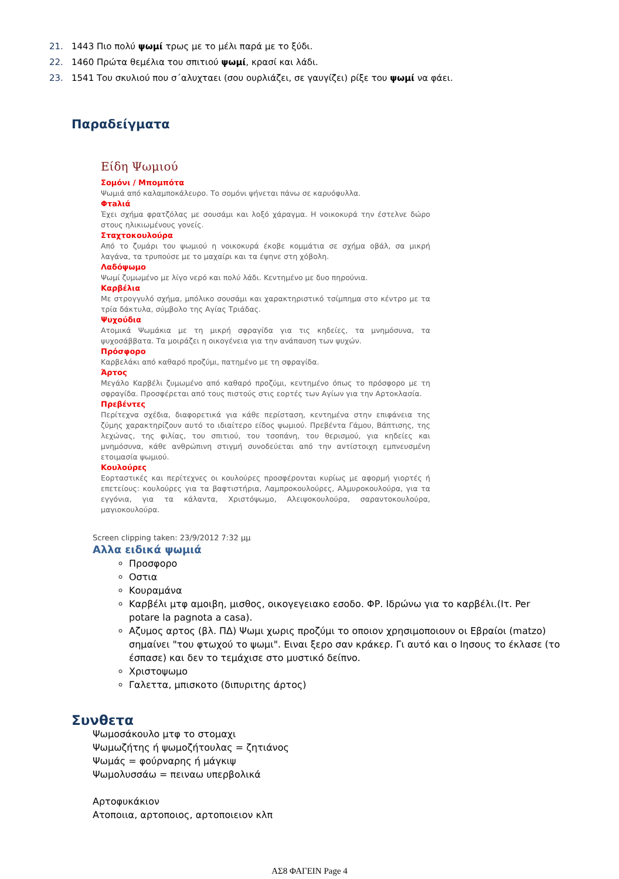21. 1443 Πιο πολύ ψωμί τρως με το μέλι παρά με το ξύδι.
22. 1460 Πρώτα θεμέλια του σπιτιού ψωμί, κρασί και λάδι.
23. 1541 Του σκυλιού που σ΄αλυχταει (σου ουρλιάζει, σε γαυγίζει) ρίξε του ψωμί να φάει.
Παραδείγματα
Είδη Ψωμιού
Σομόνι / Μπομπότα
Ψωμιά από καλαμποκάλευρο. Το σομόνι ψήνεται πάνω σε καρυόφυλλα.
Φτaλιά
Έχει σχήμα φρατζόλας με σουσάμι και λοξό χάραγμα. Η νοικοκυρά την έστελνε δώρο στους ηλικιωμένους γονείς.
Σταχτοκουλούρα
Από το ζυμάρι του ψωμιού η νοικοκυρά έκοβε κομμάτια σε σχήμα οβάλ, σα μικρή λαγάνα, τα τρυπούσε με το μαχαίρι και τα έψηνε στη χόβολη.
Λαδόψωμο
Ψωμί ζυμωμένο με λίγο νερό και πολύ λάδι. Κεντημένο με δυο πηρούνια.
Καρβέλια
Με στρογγυλό σχήμα, μπόλικο σουσάμι και χαρακτηριστικό τσίμπημα στο κέντρο με τα τρία δάκτυλα, σύμβολο της Αγίας Τριάδας.
Ψυχούδια
Ατομικά Ψωμάκια με τη μικρή σφραγίδα για τις κηδείες, τα μνημόσυνα, τα ψυχοσάββατα. Τα μοιράζει η οικογένεια για την ανάπαυση των ψυχών.
Πρόσφορο
Καρβελάκι από καθαρό προζύμι, πατημένο με τη σφραγίδα.
Άρτος
Μεγάλο Καρβέλι ζυμωμένο από καθαρό προζύμι, κεντημένο όπως το πρόσφορο με τη σφραγίδα. Προσφέρεται από τους πιστούς στις εορτές των Αγίων για την Αρτοκλασία.
Πρεβέντες
Περίτεχνα σχέδια, διαφορετικά για κάθε περίσταση, κεντημένα στην επιφάνεια της ζύμης χαρακτηρίζουν αυτό το ιδιαίτερο είδος ψωμιού. Πρεβέντα Γάμου, Βάπτισης, της λεχώνας, της φιλίας, του σπιτιού, του τσοπάνη, του θερισμού, για κηδείες και μνημόσυνα, κάθε ανθρώπινη στιγμή συνοδεύεται από την αντίστοιχη εμπνευσμένη ετοιμασία ψωμιού.
Κουλούρες
Εορταστικές και περίτεχνες οι κουλούρες προσφέρονται κυρίως με αφορμή γιορτές ή επετείους: κουλούρες για τα βαφτιστήρια, Λαμπροκουλούρες, Αλμυροκουλούρα, για τα εγγόνια, για τα κάλαντα, Χριστόψωμο, Αλειψοκουλούρα, σαραντοκουλούρα, μαγιοκουλούρα.
Screen clipping taken: 23/9/2012 7:32 μμ
Αλλα ειδικά ψωμιά
Προσφορο
Οστια
Κουραμάνα
Καρβέλι μτφ αμοιβη, μισθος, οικογεγειακο εσοδο. ΦΡ. Ιδρώνω για το καρβέλι.(Ιτ. Per potare la pagnota a casa).
Αζυμος αρτος (βλ. ΠΔ) Ψωμι χωρις προζύμι το οποιον χρησιμοποιουν οι Εβραίοι (matzo) σημαίνει "του φτωχού το ψωμι". Ειναι ξερο σαν κράκερ. Γι αυτό και ο Ιησους το έκλασε (το έσπασε) και δεν το τεμάχισε στο μυστικό δείπνο.
Χριστοψωμο
Γαλεττα, μπισκοτο (διπυριτης άρτος)
Συνθετα
Ψωμοσάκουλο μτφ το στομαχι
Ψωμωζήτης ή ψωμοζήτουλας = ζητιάνος
Ψωμάς = φούρναρης ή μάγκιψ
Ψωμολυσσάω = πειναω υπερβολικά
Αρτοφυκάκιον
Ατοποιια, αρτοποιος, αρτοποιειον κλπ
ΑΣ8 ΦΑΓΕΙΝ Page 4